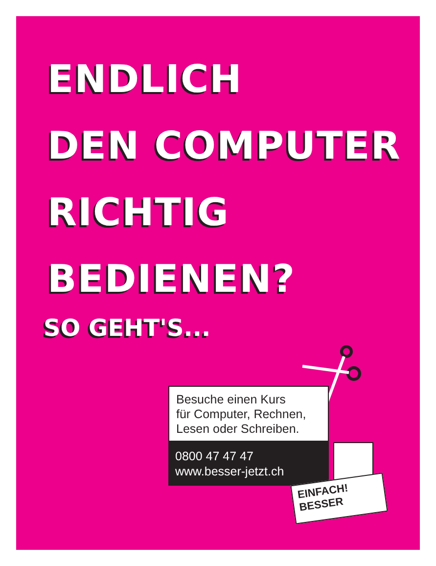ENDLICH
DEN COMPUTER
RICHTIG
BEDIENEN?
SO GEHT'S...
Besuche einen Kurs
für Computer, Rechnen,
Lesen oder Schreiben.
0800 47 47 47
www.besser-jetzt.ch
EINFACH!
BESSER